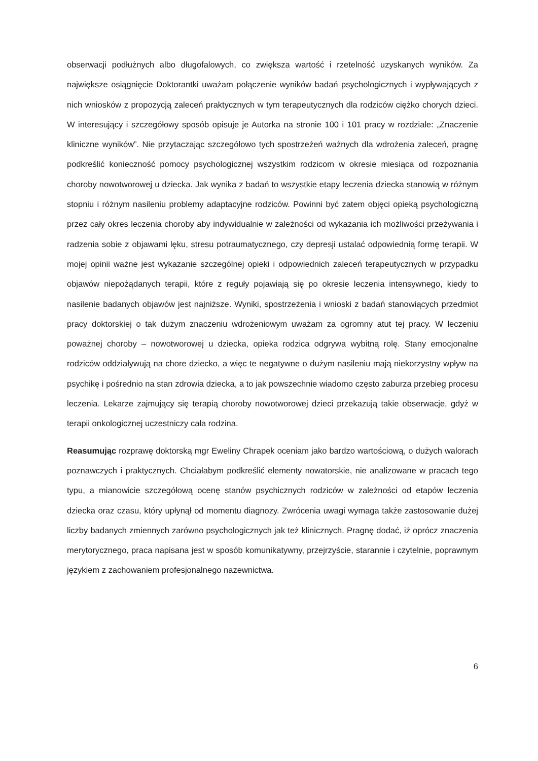obserwacji podłużnych albo długofalowych, co zwiększa wartość i rzetelność uzyskanych wyników. Za największe osiągnięcie Doktorantki uważam połączenie wyników badań psychologicznych i wypływających z nich wniosków z propozycją zaleceń praktycznych w tym terapeutycznych dla rodziców ciężko chorych dzieci. W interesujący i szczegółowy sposób opisuje je Autorka na stronie 100 i 101 pracy w rozdziale: „Znaczenie kliniczne wyników”. Nie przytaczając szczegółowo tych spostrzeżeń ważnych dla wdrożenia zaleceń, pragnę podkreślić konieczność pomocy psychologicznej wszystkim rodzicom w okresie miesiąca od rozpoznania choroby nowotworowej u dziecka. Jak wynika z badań to wszystkie etapy leczenia dziecka stanowią w różnym stopniu i różnym nasileniu problemy adaptacyjne rodziców. Powinni być zatem objęci opieką psychologiczną przez cały okres leczenia choroby aby indywidualnie w zależności od wykazania ich możliwości przeżywania i radzenia sobie z objawami lęku, stresu potraumatycznego, czy depresji ustalać odpowiednią formę terapii. W mojej opinii ważne jest wykazanie szczególnej opieki i odpowiednich zaleceń terapeutycznych w przypadku objawów niepożądanych terapii, które z reguły pojawiają się po okresie leczenia intensywnego, kiedy to nasilenie badanych objawów jest najniższe. Wyniki, spostrzeżenia i wnioski z badań stanowiących przedmiot pracy doktorskiej o tak dużym znaczeniu wdrożeniowym uważam za ogromny atut tej pracy. W leczeniu poważnej choroby – nowotworowej u dziecka, opieka rodzica odgrywa wybitną rolę. Stany emocjonalne rodziców oddziaływują na chore dziecko, a więc te negatywne o dużym nasileniu mają niekorzystny wpływ na psychikę i pośrednio na stan zdrowia dziecka, a to jak powszechnie wiadomo często zaburza przebieg procesu leczenia. Lekarze zajmujący się terapią choroby nowotworowej dzieci przekazują takie obserwacje, gdyż w terapii onkologicznej uczestniczy cała rodzina.
Reasumując rozprawę doktorską mgr Eweliny Chrapek oceniam jako bardzo wartościową, o dużych walorach poznawczych i praktycznych. Chciałabym podkreślić elementy nowatorskie, nie analizowane w pracach tego typu, a mianowicie szczegółową ocenę stanów psychicznych rodziców w zależności od etapów leczenia dziecka oraz czasu, który upłynął od momentu diagnozy. Zwrócenia uwagi wymaga także zastosowanie dużej liczby badanych zmiennych zarówno psychologicznych jak też klinicznych. Pragnę dodać, iż oprócz znaczenia merytorycznego, praca napisana jest w sposób komunikatywny, przejrzyście, starannie i czytelnie, poprawnym językiem z zachowaniem profesjonalnego nazewnictwa.
6